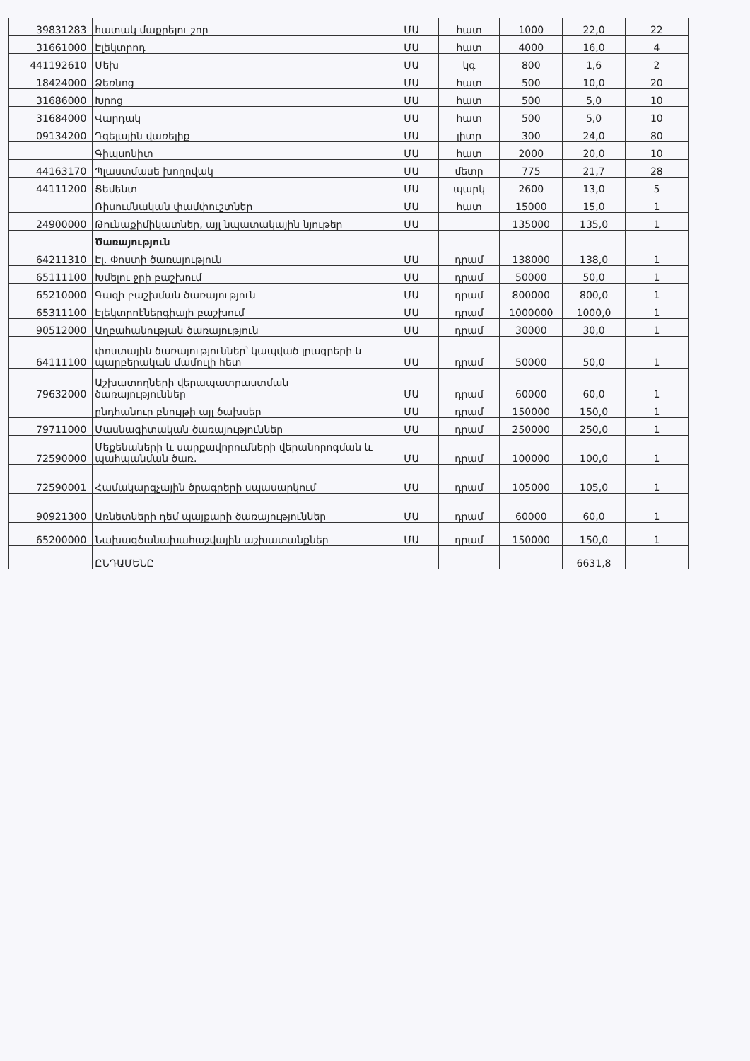| 39831283 | հատակ մաքրելու շոր | ՄԱ | հատ | 1000 | 22,0 | 22 |
| 31661000 | Էլեկտրոդ | ՄԱ | հատ | 4000 | 16,0 | 4 |
| 441192610 | Մեխ | ՄԱ | կգ | 800 | 1,6 | 2 |
| 18424000 | Ձեռնոց | ՄԱ | հատ | 500 | 10,0 | 20 |
| 31686000 | Խրոց | ՄԱ | հատ | 500 | 5,0 | 10 |
| 31684000 | Վարդակ | ՄԱ | հատ | 500 | 5,0 | 10 |
| 09134200 | Դգելային վառելիք | ՄԱ | լիտր | 300 | 24,0 | 80 |
| | Գիպսոնիտ | ՄԱ | հատ | 2000 | 20,0 | 10 |
| 44163170 | Պլաստմասե խողովակ | ՄԱ | մետր | 775 | 21,7 | 28 |
| 44111200 | Ցեմենտ | ՄԱ | պարկ | 2600 | 13,0 | 5 |
| | Ռիսումնական փամփուշտներ | ՄԱ | հատ | 15000 | 15,0 | 1 |
| 24900000 | Թունաքիմիկատներ, այլ նպատակային նյութեր | ՄԱ | | 135000 | 135,0 | 1 |
| | Ծառայություն | | | | | |
| 64211310 | Էլ. Փոստի ծառայություն | ՄԱ | դրամ | 138000 | 138,0 | 1 |
| 65111100 | Խմելու ջրի բաշխում | ՄԱ | դրամ | 50000 | 50,0 | 1 |
| 65210000 | Գազի բաշխման ծառայություն | ՄԱ | դրամ | 800000 | 800,0 | 1 |
| 65311100 | Էլեկտրոէներգիայի բաշխում | ՄԱ | դրամ | 1000000 | 1000,0 | 1 |
| 90512000 | Աղբահանության ծառայություն | ՄԱ | դրամ | 30000 | 30,0 | 1 |
| 64111100 | փոստային ծառայություններ՝ կապված լրագրերի և պարբերական մամուլի հետ | ՄԱ | դրամ | 50000 | 50,0 | 1 |
| 79632000 | Աշխատողների վերապատրաստման ծառայություններ | ՄԱ | դրամ | 60000 | 60,0 | 1 |
| | ընդհանուր բնույթի այլ ծախսեր | ՄԱ | դրամ | 150000 | 150,0 | 1 |
| 79711000 | Մասնագիտական ծառայություններ | ՄԱ | դրամ | 250000 | 250,0 | 1 |
| 72590000 | Մեքենաների և սարքավորումների վերանորոգման և պահպանման ծառ. | ՄԱ | դրամ | 100000 | 100,0 | 1 |
| 72590001 | Համակարգչային ծրագրերի սպասարկում | ՄԱ | դրամ | 105000 | 105,0 | 1 |
| 90921300 | Առնետների դեմ պայքարի ծառայություններ | ՄԱ | դրամ | 60000 | 60,0 | 1 |
| 65200000 | Նախագծանախահաշվային աշխատանքներ | ՄԱ | դրամ | 150000 | 150,0 | 1 |
| | ԸՆԴԱՄԵՆԸ | | | | 6631,8 | |